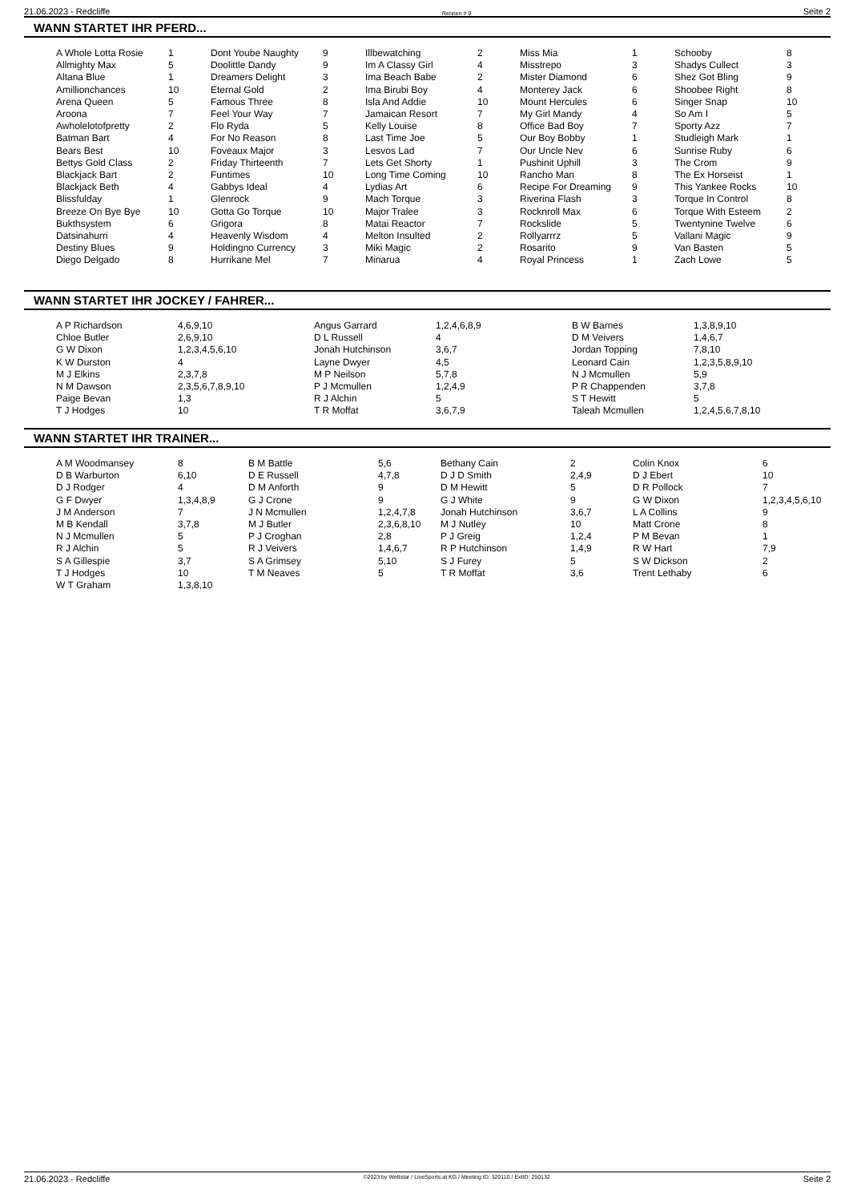21.06.2023 - Redcliffe Rennen # 9 Seite 2
WANN STARTET IHR PFERD...
| A Whole Lotta Rosie | 1 | Dont Yoube Naughty | 9 | Illbewatching | 2 | Miss Mia | 1 | Schooby | 8 |
| Allmighty Max | 5 | Doolittle Dandy | 9 | Im A Classy Girl | 4 | Misstrepo | 3 | Shadys Cullect | 3 |
| Altana Blue | 1 | Dreamers Delight | 3 | Ima Beach Babe | 2 | Mister Diamond | 6 | Shez Got Bling | 9 |
| Amillionchances | 10 | Eternal Gold | 2 | Ima Birubi Boy | 4 | Monterey Jack | 6 | Shoobee Right | 8 |
| Arena Queen | 5 | Famous Three | 8 | Isla And Addie | 10 | Mount Hercules | 6 | Singer Snap | 10 |
| Aroona | 7 | Feel Your Way | 7 | Jamaican Resort | 7 | My Girl Mandy | 4 | So Am I | 5 |
| Awholelotofpretty | 2 | Flo Ryda | 5 | Kelly Louise | 8 | Office Bad Boy | 7 | Sporty Azz | 7 |
| Batman Bart | 4 | For No Reason | 8 | Last Time Joe | 5 | Our Boy Bobby | 1 | Studleigh Mark | 1 |
| Bears Best | 10 | Foveaux Major | 3 | Lesvos Lad | 7 | Our Uncle Nev | 6 | Sunrise Ruby | 6 |
| Bettys Gold Class | 2 | Friday Thirteenth | 7 | Lets Get Shorty | 1 | Pushinit Uphill | 3 | The Crom | 9 |
| Blackjack Bart | 2 | Funtimes | 10 | Long Time Coming | 10 | Rancho Man | 8 | The Ex Horseist | 1 |
| Blackjack Beth | 4 | Gabbys Ideal | 4 | Lydias Art | 6 | Recipe For Dreaming | 9 | This Yankee Rocks | 10 |
| Blissfulday | 1 | Glenrock | 9 | Mach Torque | 3 | Riverina Flash | 3 | Torque In Control | 8 |
| Breeze On Bye Bye | 10 | Gotta Go Torque | 10 | Major Tralee | 3 | Rocknroll Max | 6 | Torque With Esteem | 2 |
| Bukthsystem | 6 | Grigora | 8 | Matai Reactor | 7 | Rockslide | 5 | Twentynine Twelve | 6 |
| Datsinahurri | 4 | Heavenly Wisdom | 4 | Melton Insulted | 2 | Rollyarrrz | 5 | Vallani Magic | 9 |
| Destiny Blues | 9 | Holdingno Currency | 3 | Miki Magic | 2 | Rosarito | 9 | Van Basten | 5 |
| Diego Delgado | 8 | Hurrikane Mel | 7 | Minarua | 4 | Royal Princess | 1 | Zach Lowe | 5 |
WANN STARTET IHR JOCKEY / FAHRER...
| A P Richardson | 4,6,9,10 | Angus Garrard | 1,2,4,6,8,9 | B W Barnes | 1,3,8,9,10 |
| Chloe Butler | 2,6,9,10 | D L Russell | 4 | D M Veivers | 1,4,6,7 |
| G W Dixon | 1,2,3,4,5,6,10 | Jonah Hutchinson | 3,6,7 | Jordan Topping | 7,8,10 |
| K W Durston | 4 | Layne Dwyer | 4,5 | Leonard Cain | 1,2,3,5,8,9,10 |
| M J Elkins | 2,3,7,8 | M P Neilson | 5,7,8 | N J Mcmullen | 5,9 |
| N M Dawson | 2,3,5,6,7,8,9,10 | P J Mcmullen | 1,2,4,9 | P R Chappenden | 3,7,8 |
| Paige Bevan | 1,3 | R J Alchin | 5 | S T Hewitt | 5 |
| T J Hodges | 10 | T R Moffat | 3,6,7,9 | Taleah Mcmullen | 1,2,4,5,6,7,8,10 |
WANN STARTET IHR TRAINER...
| A M Woodmansey | 8 | B M Battle | 5,6 | Bethany Cain | 2 | Colin Knox | 6 |
| D B Warburton | 6,10 | D E Russell | 4,7,8 | D J D Smith | 2,4,9 | D J Ebert | 10 |
| D J Rodger | 4 | D M Anforth | 9 | D M Hewitt | 5 | D R Pollock | 7 |
| G F Dwyer | 1,3,4,8,9 | G J Crone | 9 | G J White | 9 | G W Dixon | 1,2,3,4,5,6,10 |
| J M Anderson | 7 | J N Mcmullen | 1,2,4,7,8 | Jonah Hutchinson | 3,6,7 | L A Collins | 9 |
| M B Kendall | 3,7,8 | M J Butler | 2,3,6,8,10 | M J Nutley | 10 | Matt Crone | 8 |
| N J Mcmullen | 5 | P J Croghan | 2,8 | P J Greig | 1,2,4 | P M Bevan | 1 |
| R J Alchin | 5 | R J Veivers | 1,4,6,7 | R P Hutchinson | 1,4,9 | R W Hart | 7,9 |
| S A Gillespie | 3,7 | S A Grimsey | 5,10 | S J Furey | 5 | S W Dickson | 2 |
| T J Hodges | 10 | T M Neaves | 5 | T R Moffat | 3,6 | Trent Lethaby | 6 |
| W T Graham | 1,3,8,10 | | | | | | |
21.06.2023 - Redcliffe ©2023 by Wettstar / LiveSports.at KG / Meeting ID: 320110 / ExtID: 250132 Seite 2